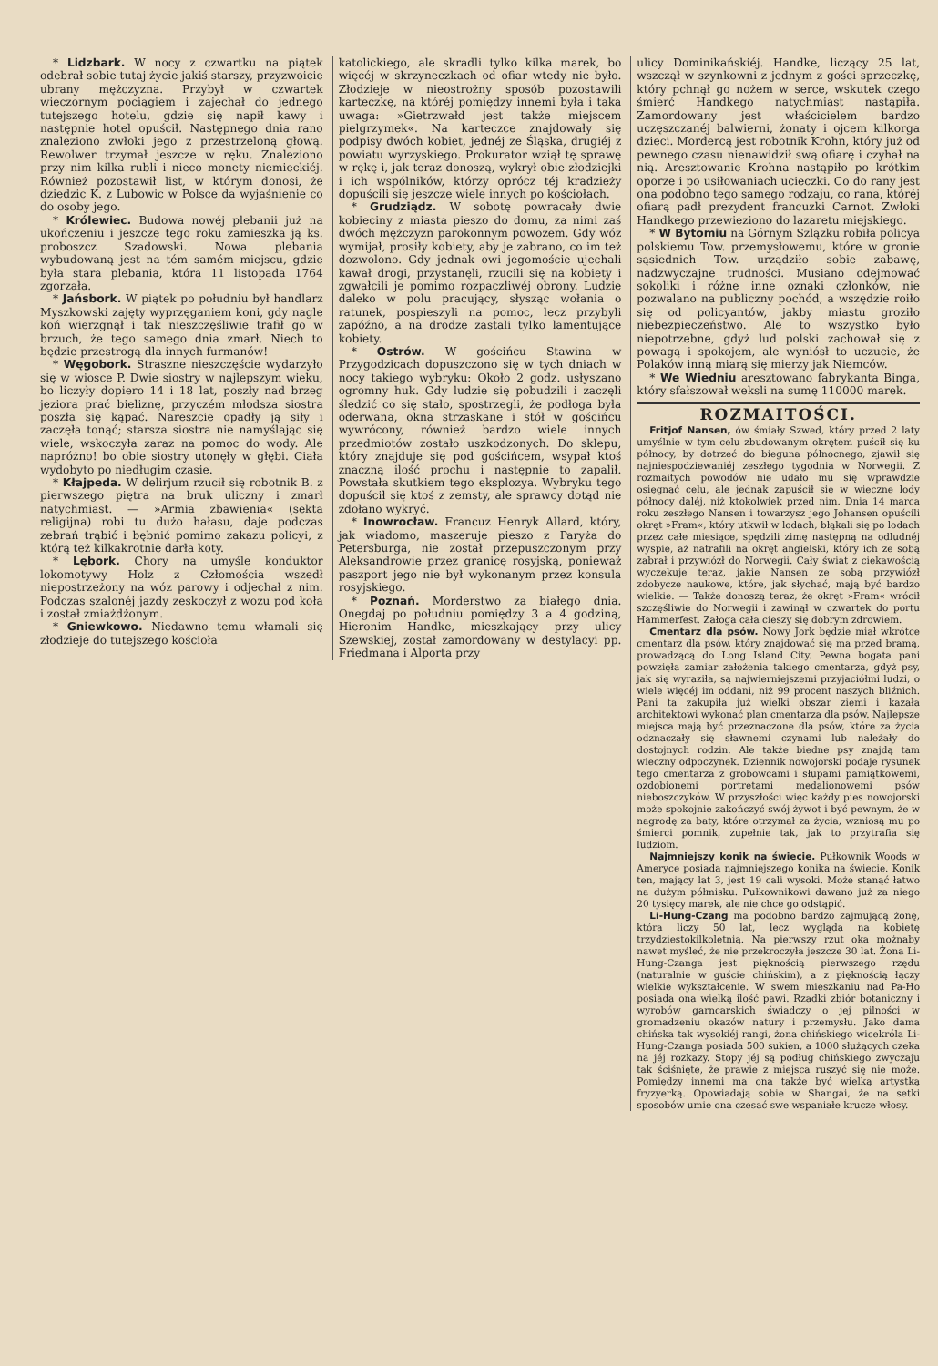* Lidzbark. W nocy z czwartku na piątek odebrał sobie tutaj życie jakiś starszy, przyzwoicie ubrany mężczyzna. Przybył w czwartek wieczornym pociągiem i zajechał do jednego tutejszego hotelu, gdzie się napił kawy i następnie hotel opuścił. Następnego dnia rano znaleziono zwłoki jego z przestrzeloną głową. Rewolwer trzymał jeszcze w ręku. Znaleziono przy nim kilka rubli i nieco monety niemieckiéj. Również pozostawił list, w którym donosi, że dziedzic K. z Lubowic w Polsce da wyjaśnienie co do osoby jego.
* Królewiec. Budowa nowéj plebanii już na ukończeniu i jeszcze tego roku zamieszka ją ks. proboszcz Szadowski. Nowa plebania wybudowaną jest na tém samém miejscu, gdzie była stara plebania, która 11 listopada 1764 zgorzała.
* Jańsbork. W piątek po południu był handlarz Myszkowski zajęty wyprzęganiem koni, gdy nagle koń wierzgnął i tak nieszczęśliwie trafił go w brzuch, że tego samego dnia zmarł. Niech to będzie przestrogą dla innych furmanów!
* Węgobork. Straszne nieszczęście wydarzyło się w wiosce P. Dwie siostry w najlepszym wieku, bo liczyły dopiero 14 i 18 lat, poszły nad brzeg jeziora prać bieliznę, przyczém młodsza siostra poszła się kąpać. Nareszcie opadły ją siły i zaczęła tonąć; starsza siostra nie namyślając się wiele, wskoczyła zaraz na pomoc do wody. Ale napróżno! bo obie siostry utonęły w głębi. Ciała wydobyto po niedługim czasie.
* Kłajpeda. W delirjum rzucił się robotnik B. z pierwszego piętra na bruk uliczny i zmarł natychmiast. — »Armia zbawienia« (sekta religijna) robi tu dużo hałasu, daje podczas zebrań trąbić i bębnić pomimo zakazu policyi, z którą też kilkakrotnie darła koty.
* Lębork. Chory na umyśle konduktor lokomotywy Holz z Człomościa wszedł niepostrzeżony na wóz parowy i odjechał z nim. Podczas szalonéj jazdy zeskoczył z wozu pod koła i został zmiażdżonym.
* Gniewkowo. Niedawno temu włamali się złodzieje do tutejszego kościoła
katolickiego, ale skradli tylko kilka marek, bo więcéj w skrzyneczkach od ofiar wtedy nie było. Złodzieje w nieostrożny sposób pozostawili karteczkę, na któréj pomiędzy innemi była i taka uwaga: »Gietrzwałd jest także miejscem pielgrzymek«. Na karteczce znajdowały się podpisy dwóch kobiet, jednéj ze Śląska, drugiéj z powiatu wyrzyskiego. Prokurator wziął tę sprawę w rękę i, jak teraz donoszą, wykrył obie złodziejki i ich wspólników, którzy oprócz téj kradzieży dopuścili się jeszcze wiele innych po kościołach.
* Grudziądz. W sobotę powracały dwie kobieciny z miasta pieszo do domu, za nimi zaś dwóch mężczyzn parokonnym powozem. Gdy wóz wymijał, prosiły kobiety, aby je zabrano, co im też dozwolono. Gdy jednak owi jegomoście ujechali kawał drogi, przystanęli, rzucili się na kobiety i zgwałcili je pomimo rozpaczliwéj obrony. Ludzie daleko w polu pracujący, słysząc wołania o ratunek, pospieszyli na pomoc, lecz przybyli zapóźno, a na drodze zastali tylko lamentujące kobiety.
* Ostrów. W gościńcu Stawina w Przygodzicach dopuszczono się w tych dniach w nocy takiego wybryku: Około 2 godz. usłyszano ogromny huk. Gdy ludzie się pobudzili i zaczęli śledzić co się stało, spostrzegli, że podłoga była oderwana, okna strzaskane i stół w gościńcu wywrócony, również bardzo wiele innych przedmiotów zostało uszkodzonych. Do sklepu, który znajduje się pod gościńcem, wsypał ktoś znaczną ilość prochu i następnie to zapalił. Powstała skutkiem tego eksplozya. Wybryku tego dopuścił się ktoś z zemsty, ale sprawcy dotąd nie zdołano wykryć.
* Inowrocław. Francuz Henryk Allard, który, jak wiadomo, maszeruje pieszo z Paryża do Petersburga, nie został przepuszczonym przy Aleksandrowie przez granicę rosyjską, ponieważ paszport jego nie był wykonanym przez konsula rosyjskiego.
* Poznań. Morderstwo za białego dnia. Onegdaj po południu pomiędzy 3 a 4 godziną, Hieronim Handke, mieszkający przy ulicy Szewskiej, został zamordowany w destylacyi pp. Friedmana i Alporta przy
ulicy Dominikańskiéj. Handke, liczący 25 lat, wszczął w szynkowni z jednym z gości sprzeczkę, który pchnął go nożem w serce, wskutek czego śmierć Handkego natychmiast nastąpiła. Zamordowany jest właścicielem bardzo uczęszczanéj balwierni, żonaty i ojcem kilkorga dzieci. Mordercą jest robotnik Krohn, który już od pewnego czasu nienawidził swą ofiarę i czyhał na nią. Aresztowanie Krohna nastąpiło po krótkim oporze i po usiłowaniach ucieczki. Co do rany jest ona podobno tego samego rodzaju, co rana, któréj ofiarą padł prezydent francuzki Carnot. Zwłoki Handkego przewieziono do lazaretu miejskiego.
* W Bytomiu na Górnym Szlązku robiła policya polskiemu Tow. przemysłowemu, które w gronie sąsiednich Tow. urządziło sobie zabawę, nadzwyczajne trudności. Musiano odejmować sokoliki i różne inne oznaki członków, nie pozwalano na publiczny pochód, a wszędzie roiło się od policyantów, jakby miastu groziło niebezpieczeństwo. Ale to wszystko było niepotrzebne, gdyż lud polski zachował się z powagą i spokojem, ale wyniósł to uczucie, że Polaków inną miarą się mierzy jak Niemców.
* We Wiedniu aresztowano fabrykanta Binga, który sfałszował weksli na sumę 110000 marek.
ROZMAITOŚCI.
Fritjof Nansen, ów śmiały Szwed, który przed 2 laty umyślnie w tym celu zbudowanym okrętem puścił się ku północy, by dotrzeć do bieguna północnego, zjawił się najniespodziewaniéj zeszłego tygodnia w Norwegii. Z rozmaitych powodów nie udało mu się wprawdzie osięgnąć celu, ale jednak zapuścił się w wieczne lody północy daléj, niż ktokolwiek przed nim. Dnia 14 marca roku zeszłego Nansen i towarzysz jego Johansen opuścili okręt »Fram«, który utkwił w lodach, błąkali się po lodach przez całe miesiące, spędzili zimę następną na odludnéj wyspie, aż natrafili na okręt angielski, który ich ze sobą zabrał i przywiózł do Norwegii. Cały świat z ciekawością wyczekuje teraz, jakie Nansen ze sobą przywiózł zdobycze naukowe, które, jak słychać, mają być bardzo wielkie. — Także donoszą teraz, że okręt »Fram« wrócił szczęśliwie do Norwegii i zawinął w czwartek do portu Hammerfest. Załoga cała cieszy się dobrym zdrowiem.
Cmentarz dla psów. Nowy Jork będzie miał wkrótce cmentarz dla psów, który znajdować się ma przed bramą, prowadzącą do Long Island City. Pewna bogata pani powzięła zamiar założenia takiego cmentarza, gdyż psy, jak się wyraziła, są najwierniejszemi przyjaciółmi ludzi, o wiele więcéj im oddani, niż 99 procent naszych bliźnich. Pani ta zakupiła już wielki obszar ziemi i kazała architektowi wykonać plan cmentarza dla psów. Najlepsze miejsca mają być przeznaczone dla psów, które za życia odznaczały się sławnemi czynami lub należały do dostojnych rodzin. Ale także biedne psy znajdą tam wieczny odpoczynek. Dziennik nowojorski podaje rysunek tego cmentarza z grobowcami i słupami pamiątkowemi, ozdobionemi portretami medalionowemi psów nieboszczyków. W przyszłości więc każdy pies nowojorski może spokojnie zakończyć swój żywot i być pewnym, że w nagrodę za baty, które otrzymał za życia, wzniosą mu po śmierci pomnik, zupełnie tak, jak to przytrafia się ludziom.
Najmniejszy konik na świecie. Pułkownik Woods w Ameryce posiada najmniejszego konika na świecie. Konik ten, mający lat 3, jest 19 cali wysoki. Może stanąć łatwo na dużym półmisku. Pułkownikowi dawano już za niego 20 tysięcy marek, ale nie chce go odstąpić.
Li-Hung-Czang ma podobno bardzo zajmującą żonę, która liczy 50 lat, lecz wygląda na kobietę trzydziestokilkoletnią. Na pierwszy rzut oka możnaby nawet myśleć, że nie przekroczyła jeszcze 30 lat. Żona Li-Hung-Czanga jest pięknością pierwszego rzędu (naturalnie w guście chińskim), a z pięknością łączy wielkie wykształcenie. W swem mieszkaniu nad Pa-Ho posiada ona wielką ilość pawi. Rzadki zbiór botaniczny i wyrobów garncarskich świadczy o jej pilności w gromadzeniu okazów natury i przemysłu. Jako dama chińska tak wysokiéj rangi, żona chińskiego wicekróla Li-Hung-Czanga posiada 500 sukien, a 1000 służących czeka na jéj rozkazy. Stopy jéj są podług chińskiego zwyczaju tak ściśnięte, że prawie z miejsca ruszyć się nie może. Pomiędzy innemi ma ona także być wielką artystką fryzyerką. Opowiadają sobie w Shangai, że na setki sposobów umie ona czesać swe wspaniałe krucze włosy.